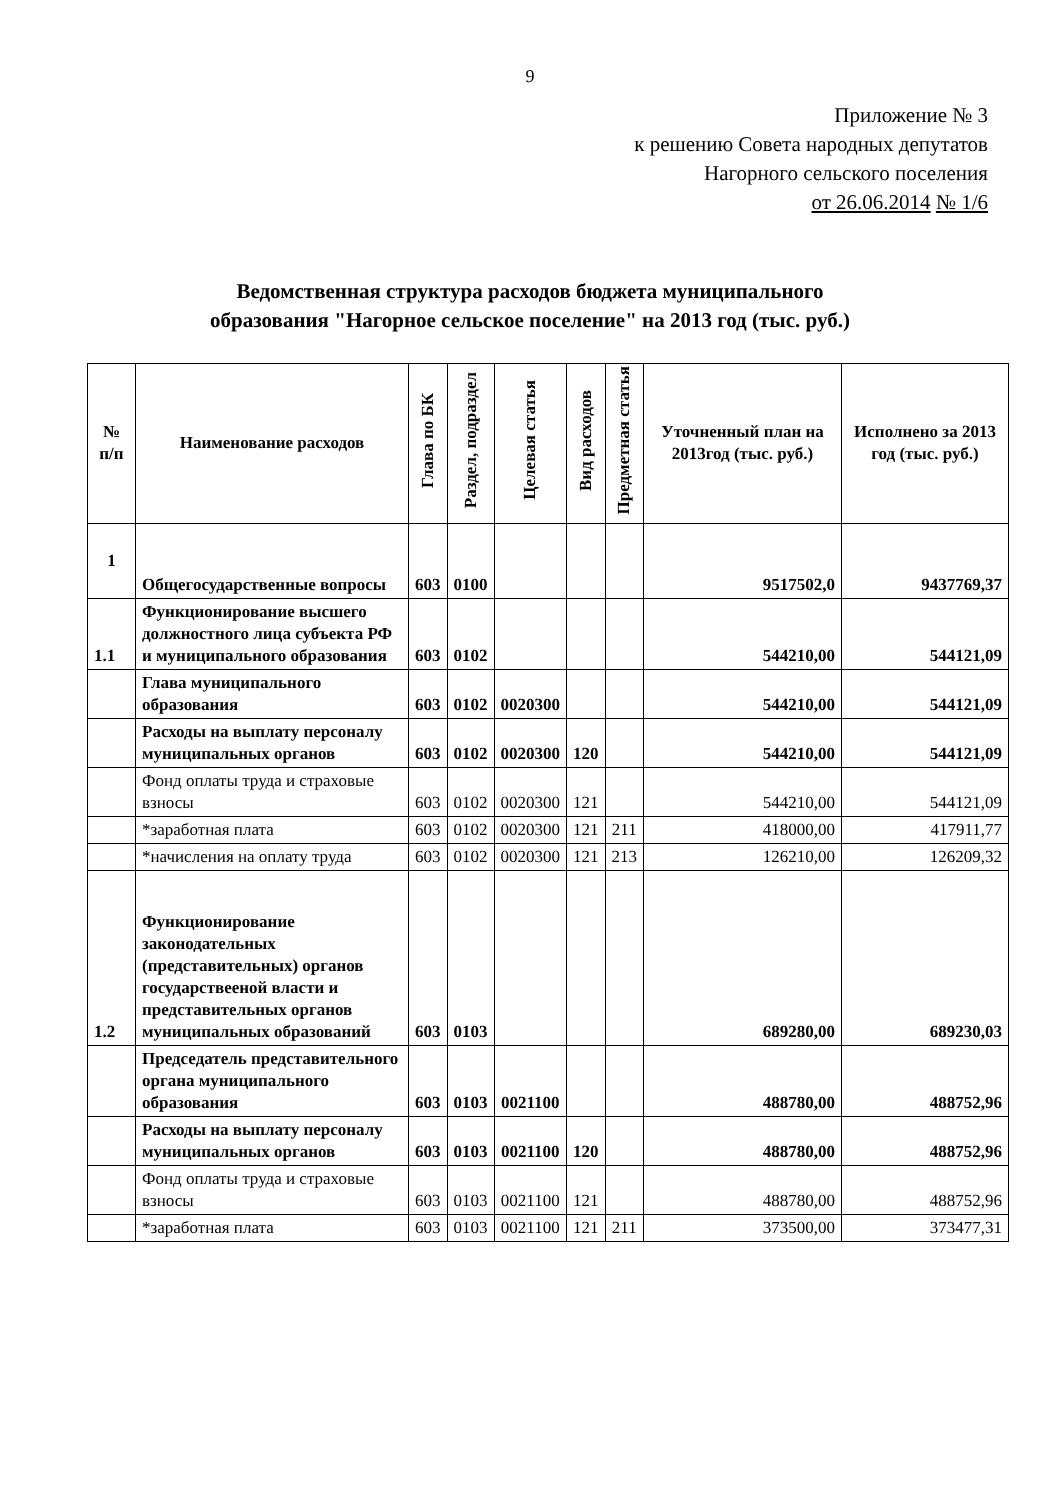9
Приложение № 3
к решению Совета народных депутатов
Нагорного сельского поселения
от 26.06.2014 № 1/6
Ведомственная структура расходов бюджета муниципального
образования "Нагорное сельское поселение" на 2013 год (тыс. руб.)
| № п/п | Наименование расходов | Глава по БК | Раздел, подраздел | Целевая статья | Вид расходов | Предметная статья | Уточненный план на 2013год (тыс. руб.) | Исполнено за 2013 год (тыс. руб.) |
| --- | --- | --- | --- | --- | --- | --- | --- | --- |
| 1 | Общегосударственные вопросы | 603 | 0100 | | | | 9517502,0 | 9437769,37 |
| 1.1 | Функционирование высшего должностного лица субъекта РФ и муниципального образования | 603 | 0102 | | | | 544210,00 | 544121,09 |
| | Глава муниципального образования | 603 | 0102 | 0020300 | | | 544210,00 | 544121,09 |
| | Расходы на выплату персоналу муниципальных органов | 603 | 0102 | 0020300 | 120 | | 544210,00 | 544121,09 |
| | Фонд оплаты труда и страховые взносы | 603 | 0102 | 0020300 | 121 | | 544210,00 | 544121,09 |
| | *заработная плата | 603 | 0102 | 0020300 | 121 | 211 | 418000,00 | 417911,77 |
| | *начисления на оплату труда | 603 | 0102 | 0020300 | 121 | 213 | 126210,00 | 126209,32 |
| 1.2 | Функционирование законодательных (представительных) органов государствееной власти и представительных органов муниципальных образований | 603 | 0103 | | | | 689280,00 | 689230,03 |
| | Председатель представительного органа муниципального образования | 603 | 0103 | 0021100 | | | 488780,00 | 488752,96 |
| | Расходы на выплату персоналу муниципальных органов | 603 | 0103 | 0021100 | 120 | | 488780,00 | 488752,96 |
| | Фонд оплаты труда и страховые взносы | 603 | 0103 | 0021100 | 121 | | 488780,00 | 488752,96 |
| | *заработная плата | 603 | 0103 | 0021100 | 121 | 211 | 373500,00 | 373477,31 |